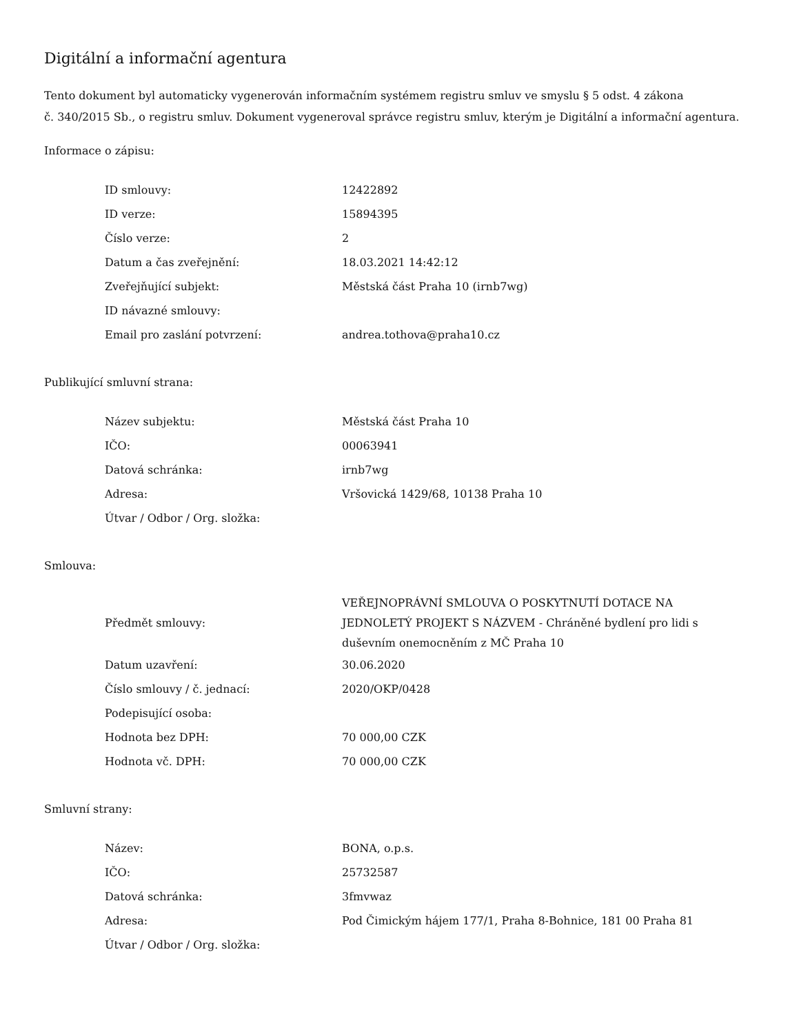Digitální a informační agentura
Tento dokument byl automaticky vygenerován informačním systémem registru smluv ve smyslu § 5 odst. 4 zákona
č. 340/2015 Sb., o registru smluv. Dokument vygeneroval správce registru smluv, kterým je Digitální a informační agentura.
Informace o zápisu:
| ID smlouvy: | 12422892 |
| ID verze: | 15894395 |
| Číslo verze: | 2 |
| Datum a čas zveřejnění: | 18.03.2021 14:42:12 |
| Zveřejňující subjekt: | Městská část Praha 10 (irnb7wg) |
| ID návazné smlouvy: | |
| Email pro zaslání potvrzení: | andrea.tothova@praha10.cz |
Publikující smluvní strana:
| Název subjektu: | Městská část Praha 10 |
| IČO: | 00063941 |
| Datová schránka: | irnb7wg |
| Adresa: | Vršovická 1429/68, 10138 Praha 10 |
| Útvar / Odbor / Org. složka: | |
Smlouva:
| Předmět smlouvy: | VEŘEJNOPRÁVNÍ SMLOUVA O POSKYTNUTÍ DOTACE NA JEDNOLETÝ PROJEKT S NÁZVEM - Chráněné bydlení pro lidi s duševním onemocněním z MČ Praha 10 |
| Datum uzavření: | 30.06.2020 |
| Číslo smlouvy / č. jednací: | 2020/OKP/0428 |
| Podepisující osoba: | |
| Hodnota bez DPH: | 70 000,00 CZK |
| Hodnota vč. DPH: | 70 000,00 CZK |
Smluvní strany:
| Název: | BONA, o.p.s. |
| IČO: | 25732587 |
| Datová schránka: | 3fmvwaz |
| Adresa: | Pod Čimickým hájem 177/1, Praha 8-Bohnice, 181 00 Praha 81 |
| Útvar / Odbor / Org. složka: | |